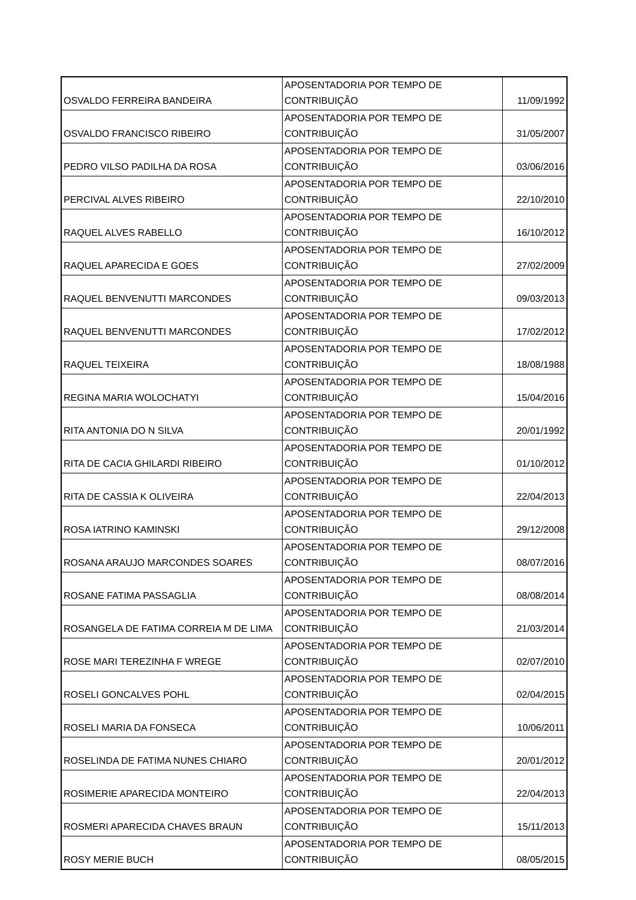| OSVALDO FERREIRA BANDEIRA | APOSENTADORIA POR TEMPO DE CONTRIBUIÇÃO | 11/09/1992 |
| OSVALDO FRANCISCO RIBEIRO | APOSENTADORIA POR TEMPO DE CONTRIBUIÇÃO | 31/05/2007 |
| PEDRO VILSO PADILHA DA ROSA | APOSENTADORIA POR TEMPO DE CONTRIBUIÇÃO | 03/06/2016 |
| PERCIVAL ALVES RIBEIRO | APOSENTADORIA POR TEMPO DE CONTRIBUIÇÃO | 22/10/2010 |
| RAQUEL ALVES RABELLO | APOSENTADORIA POR TEMPO DE CONTRIBUIÇÃO | 16/10/2012 |
| RAQUEL APARECIDA E GOES | APOSENTADORIA POR TEMPO DE CONTRIBUIÇÃO | 27/02/2009 |
| RAQUEL BENVENUTTI MARCONDES | APOSENTADORIA POR TEMPO DE CONTRIBUIÇÃO | 09/03/2013 |
| RAQUEL BENVENUTTI MARCONDES | APOSENTADORIA POR TEMPO DE CONTRIBUIÇÃO | 17/02/2012 |
| RAQUEL TEIXEIRA | APOSENTADORIA POR TEMPO DE CONTRIBUIÇÃO | 18/08/1988 |
| REGINA MARIA WOLOCHATYI | APOSENTADORIA POR TEMPO DE CONTRIBUIÇÃO | 15/04/2016 |
| RITA ANTONIA DO N SILVA | APOSENTADORIA POR TEMPO DE CONTRIBUIÇÃO | 20/01/1992 |
| RITA DE CACIA GHILARDI RIBEIRO | APOSENTADORIA POR TEMPO DE CONTRIBUIÇÃO | 01/10/2012 |
| RITA DE CASSIA K OLIVEIRA | APOSENTADORIA POR TEMPO DE CONTRIBUIÇÃO | 22/04/2013 |
| ROSA IATRINO KAMINSKI | APOSENTADORIA POR TEMPO DE CONTRIBUIÇÃO | 29/12/2008 |
| ROSANA ARAUJO MARCONDES SOARES | APOSENTADORIA POR TEMPO DE CONTRIBUIÇÃO | 08/07/2016 |
| ROSANE FATIMA PASSAGLIA | APOSENTADORIA POR TEMPO DE CONTRIBUIÇÃO | 08/08/2014 |
| ROSANGELA DE FATIMA CORREIA M DE LIMA | APOSENTADORIA POR TEMPO DE CONTRIBUIÇÃO | 21/03/2014 |
| ROSE MARI TEREZINHA F WREGE | APOSENTADORIA POR TEMPO DE CONTRIBUIÇÃO | 02/07/2010 |
| ROSELI GONCALVES POHL | APOSENTADORIA POR TEMPO DE CONTRIBUIÇÃO | 02/04/2015 |
| ROSELI MARIA DA FONSECA | APOSENTADORIA POR TEMPO DE CONTRIBUIÇÃO | 10/06/2011 |
| ROSELINDA DE FATIMA NUNES CHIARO | APOSENTADORIA POR TEMPO DE CONTRIBUIÇÃO | 20/01/2012 |
| ROSIMERIE APARECIDA MONTEIRO | APOSENTADORIA POR TEMPO DE CONTRIBUIÇÃO | 22/04/2013 |
| ROSMERI APARECIDA CHAVES BRAUN | APOSENTADORIA POR TEMPO DE CONTRIBUIÇÃO | 15/11/2013 |
| ROSY MERIE BUCH | APOSENTADORIA POR TEMPO DE CONTRIBUIÇÃO | 08/05/2015 |